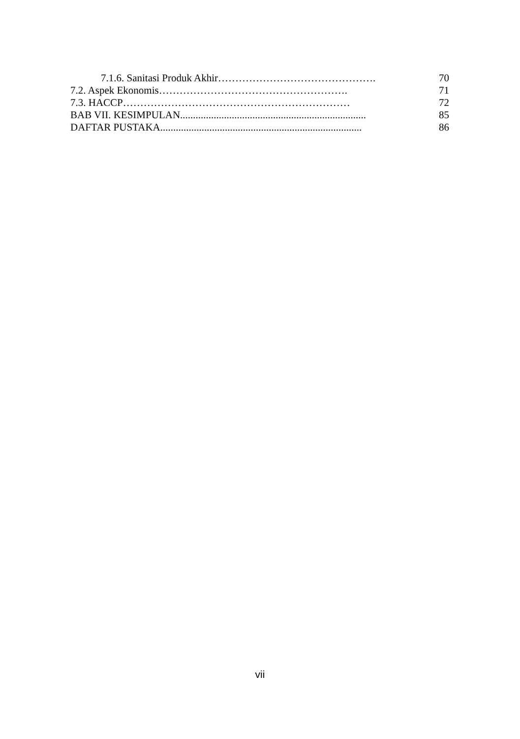7.1.6. Sanitasi Produk Akhir………………………………………. 70
7.2. Aspek Ekonomis………………………………………………. 71
7.3. HACCP………………………………………………………… 72
BAB VII. KESIMPULAN........................................................................ 85
DAFTAR PUSTAKA.............................................................................. 86
vii